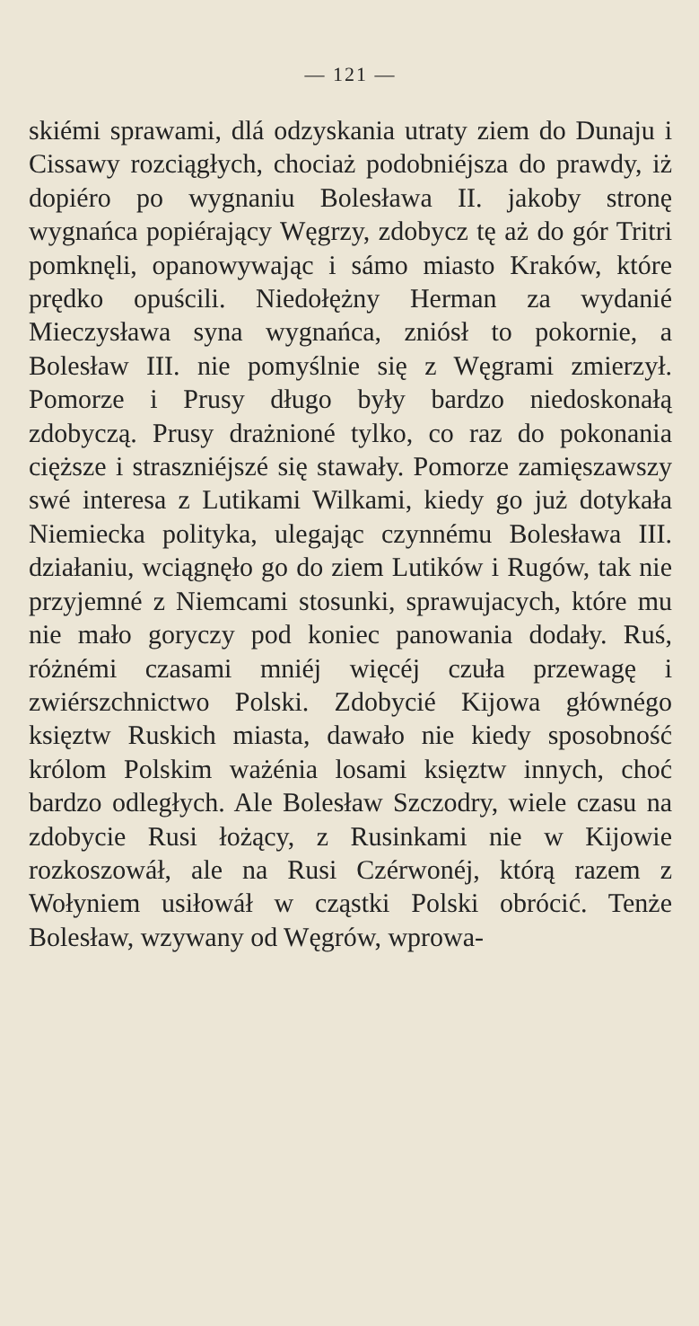— 121 —
skiémi sprawami, dlá odzyskania utraty ziem do Dunaju i Cissawy rozciągłych, chociaż podobniéjsza do prawdy, iż dopiéro po wygnaniu Bolesława II. jakoby stronę wygnańca popiérający Węgrzy, zdobycz tę aż do gór Tritri pomknęli, opanowywając i sámo miasto Kraków, które prędko opuścili. Niedołężny Herman za wydanié Mieczysława syna wygnańca, zniósł to pokornie, a Bolesław III. nie pomyślnie się z Węgrami zmierzył. Pomorze i Prusy długo były bardzo niedoskonałą zdobyczą. Prusy drażnioné tylko, co raz do pokonania cięższe i straszniéjszé się stawały. Pomorze zamięszawszy swé interesa z Lutikami Wilkami, kiedy go już dotykała Niemiecka polityka, ulegając czynnému Bolesława III. działaniu, wciągnęło go do ziem Lutików i Rugów, tak nie przyjemné z Niemcami stosunki, sprawujacych, które mu nie mało goryczy pod koniec panowania dodały. Ruś, różnémi czasami mniéj więcéj czuła przewagę i zwiérszchnictwo Polski. Zdobycié Kijowa głównégo księztw Ruskich miasta, dawało nie kiedy sposobność królom Polskim ważénia losami księztw innych, choć bardzo odległych. Ale Bolesław Szczodry, wiele czasu na zdobycie Rusi łożący, z Rusinkami nie w Kijowie rozkoszowáł, ale na Rusi Czérwonéj, którą razem z Wołyniem usiłowáł w cząstki Polski obrócić. Tenże Bolesław, wzywany od Węgrów, wprowa-